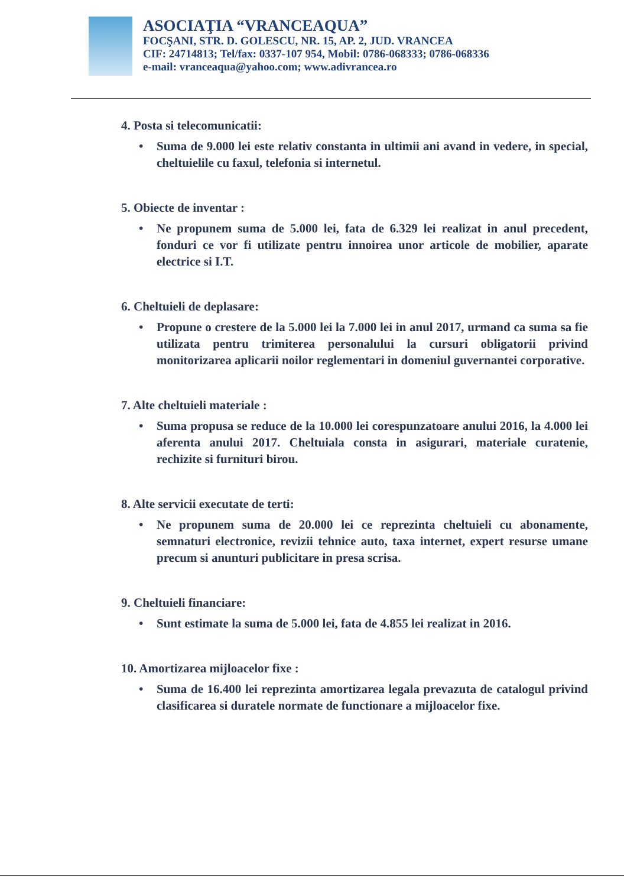ASOCIAŢIA “VRANCEAQUA”
FOCŞANI, STR. D. GOLESCU, NR. 15, AP. 2, JUD. VRANCEA
CIF: 24714813; Tel/fax: 0337-107 954, Mobil: 0786-068333; 0786-068336
e-mail: vranceaqua@yahoo.com; www.adivrancea.ro
4. Posta si telecomunicatii:
• Suma de 9.000 lei este relativ constanta in ultimii ani avand in vedere, in special, cheltuielile cu faxul, telefonia si internetul.
5. Obiecte de inventar :
• Ne propunem suma de 5.000 lei, fata de 6.329 lei realizat in anul precedent, fonduri ce vor fi utilizate pentru innoirea unor articole de mobilier, aparate electrice si I.T.
6. Cheltuieli de deplasare:
• Propune o crestere de la 5.000 lei la 7.000 lei in anul 2017, urmand ca suma sa fie utilizata pentru trimiterea personalului la cursuri obligatorii privind monitorizarea aplicarii noilor reglementari in domeniul guvernantei corporative.
7. Alte cheltuieli materiale :
• Suma propusa se reduce de la 10.000 lei corespunzatoare anului 2016, la 4.000 lei aferenta anului 2017. Cheltuiala consta in asigurari, materiale curatenie, rechizite si furnituri birou.
8. Alte servicii executate de terti:
• Ne propunem suma de 20.000 lei ce reprezinta cheltuieli cu abonamente, semnaturi electronice, revizii tehnice auto, taxa internet, expert resurse umane precum si anunturi publicitare in presa scrisa.
9. Cheltuieli financiare:
• Sunt estimate la suma de 5.000 lei, fata de 4.855 lei realizat in 2016.
10. Amortizarea mijloacelor fixe :
• Suma de 16.400 lei reprezinta amortizarea legala prevazuta de catalogul privind clasificarea si duratele normate de functionare a mijloacelor fixe.